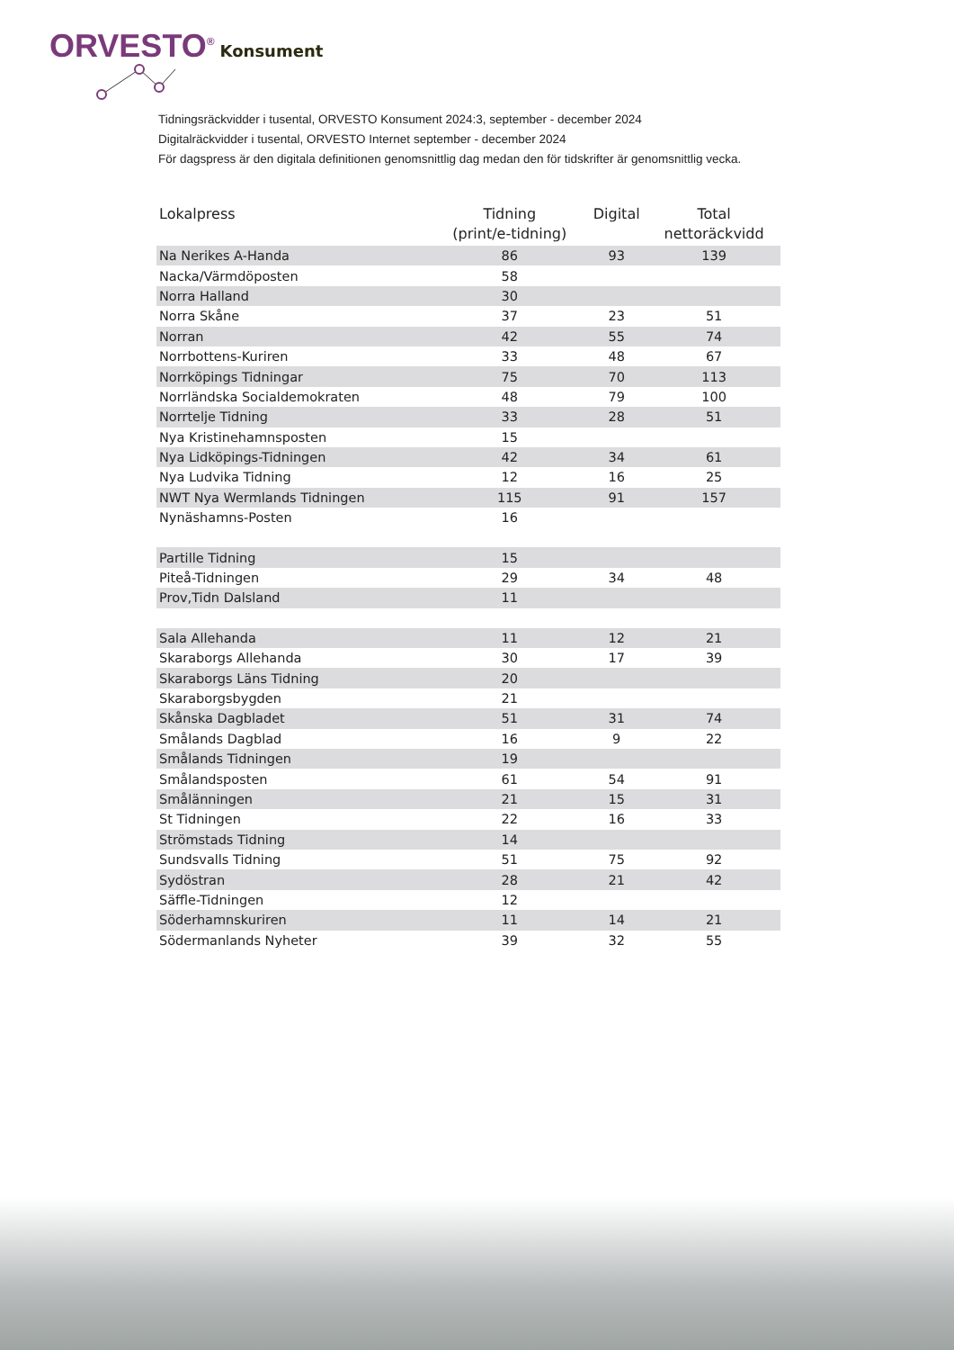ORVESTO<sup>®</sup> Konsument
Tidningsräckvidder i tusental, ORVESTO Konsument 2024:3, september - december 2024
Digitalräckvidder i tusental, ORVESTO Internet september - december 2024
För dagspress är den digitala definitionen genomsnittlig dag medan den för tidskrifter är genomsnittlig vecka.
| Lokalpress | Tidning (print/e-tidning) | Digital | Total nettoräckvidd |
| --- | --- | --- | --- |
| Na Nerikes A-Handa | 86 | 93 | 139 |
| Nacka/Värmdöposten | 58 | | |
| Norra Halland | 30 | | |
| Norra Skåne | 37 | 23 | 51 |
| Norran | 42 | 55 | 74 |
| Norrbottens-Kuriren | 33 | 48 | 67 |
| Norrköpings Tidningar | 75 | 70 | 113 |
| Norrländska Socialdemokraten | 48 | 79 | 100 |
| Norrtelje Tidning | 33 | 28 | 51 |
| Nya Kristinehamnsposten | 15 | | |
| Nya Lidköpings-Tidningen | 42 | 34 | 61 |
| Nya Ludvika Tidning | 12 | 16 | 25 |
| NWT Nya Wermlands Tidningen | 115 | 91 | 157 |
| Nynäshamns-Posten | 16 | | |
| Partille Tidning | 15 | | |
| Piteå-Tidningen | 29 | 34 | 48 |
| Prov,Tidn Dalsland | 11 | | |
| Sala Allehanda | 11 | 12 | 21 |
| Skaraborgs Allehanda | 30 | 17 | 39 |
| Skaraborgs Läns Tidning | 20 | | |
| Skaraborgsbygden | 21 | | |
| Skånska Dagbladet | 51 | 31 | 74 |
| Smålands Dagblad | 16 | 9 | 22 |
| Smålands Tidningen | 19 | | |
| Smålandsposten | 61 | 54 | 91 |
| Smålänningen | 21 | 15 | 31 |
| St Tidningen | 22 | 16 | 33 |
| Strömstads Tidning | 14 | | |
| Sundsvalls Tidning | 51 | 75 | 92 |
| Sydöstran | 28 | 21 | 42 |
| Säffle-Tidningen | 12 | | |
| Söderhamnskuriren | 11 | 14 | 21 |
| Södermanlands Nyheter | 39 | 32 | 55 |